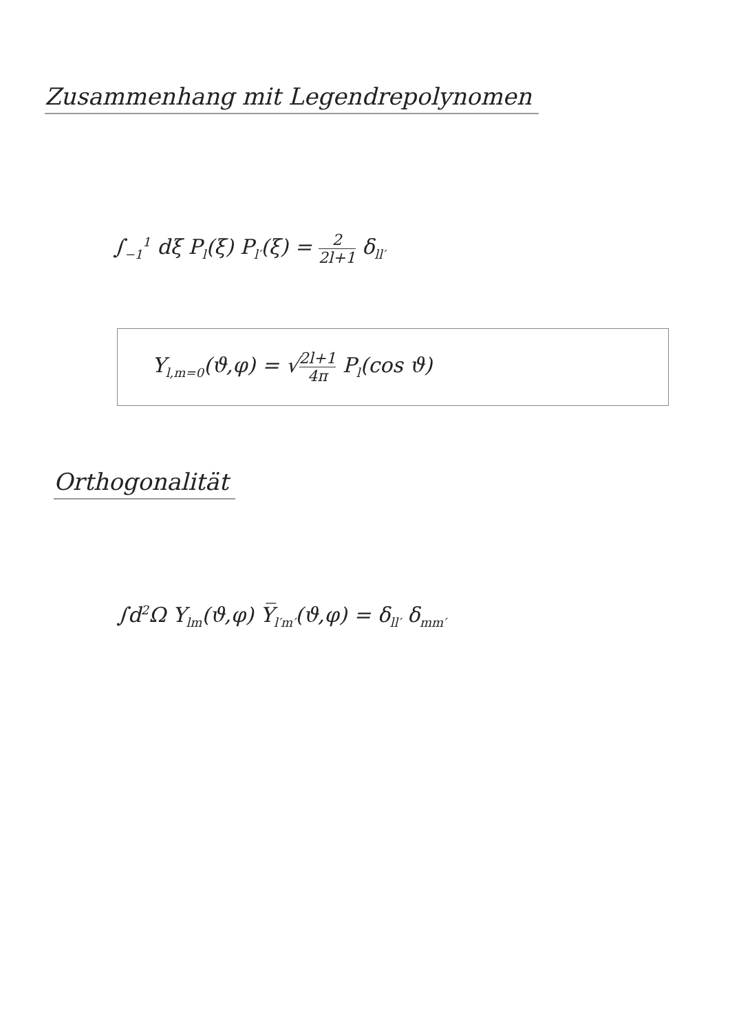Zusammenhang mit Legendrepolynomen
∫<sub>−1</sub><sup>1</sup> dξ P<sub>l</sub>(ξ) P<sub>l′</sub>(ξ) = 2 2l+1 δ<sub>ll′</sub>
Y<sub>l,m=0</sub>(ϑ,φ) = √2l+1 4π P<sub>l</sub>(cos ϑ)
Orthogonalität
∫d<sup>2</sup>Ω Y<sub>lm</sub>(ϑ,φ) Y̅<sub>l′m′</sub>(ϑ,φ) = δ<sub>ll′</sub> δ<sub>mm′</sub>